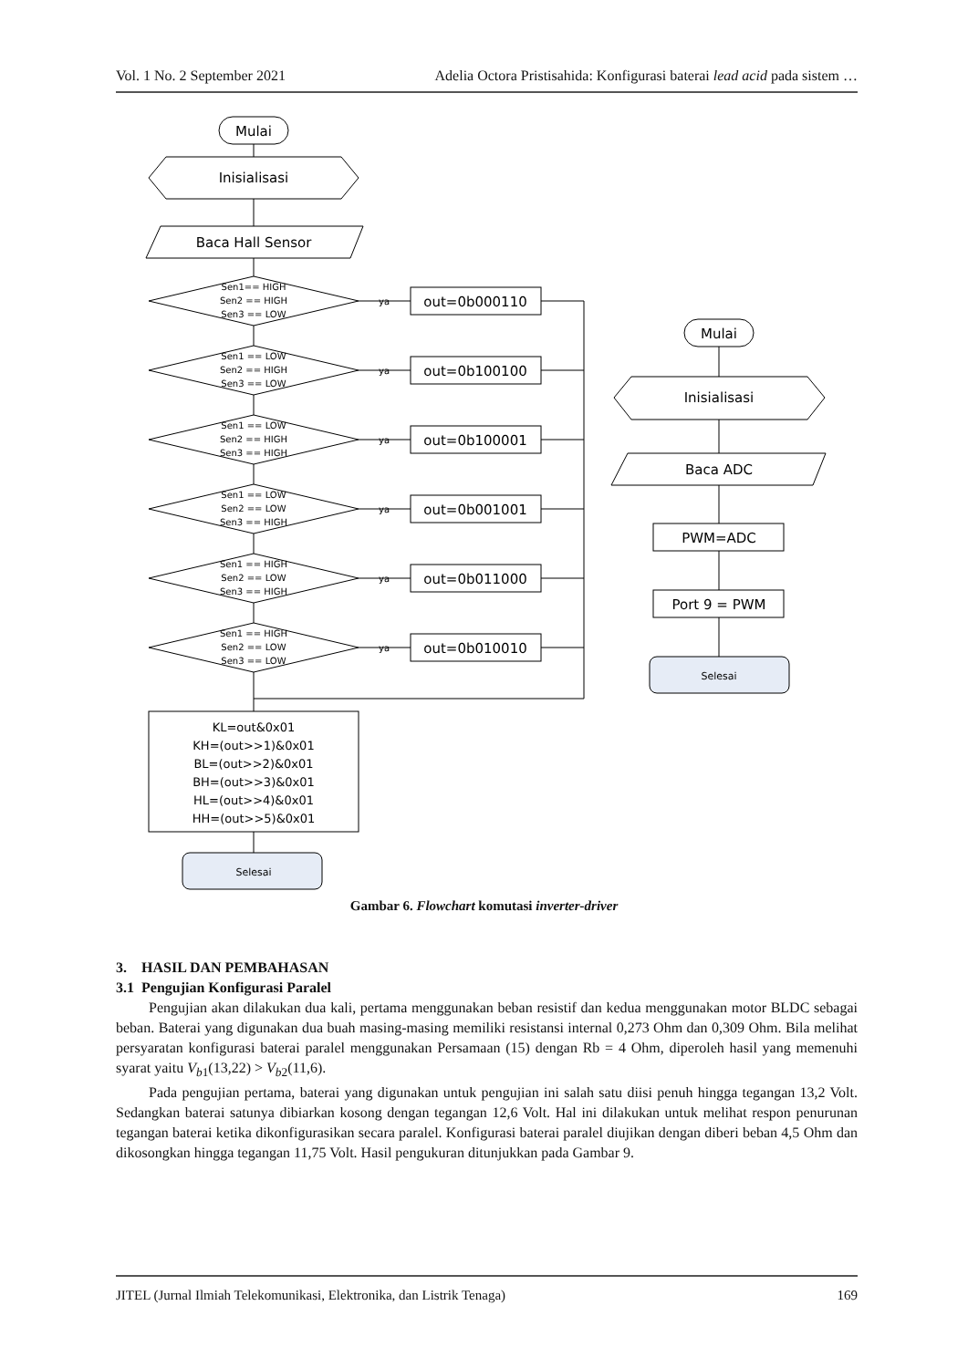Vol. 1 No. 2 September 2021 Adelia Octora Pristisahida: Konfigurasi baterai lead acid pada sistem …
Mulai
Inisialisasi
Baca Hall Sensor
Sen1== HIGH
Sen2 == HIGH
Sen3 == LOW
Sen1 == LOW
Sen2 == HIGH
Sen3 == LOW
Sen1 == LOW
Sen2 == HIGH
Sen3 == HIGH
Sen1 == LOW
Sen2 == LOW
Sen3 == HIGH
Sen1 == HIGH
Sen2 == LOW
Sen3 == HIGH
Sen1 == HIGH
Sen2 == LOW
Sen3 == LOW
ya
ya
ya
ya
ya
ya
out=0b000110
out=0b100100
out=0b100001
out=0b001001
out=0b011000
out=0b010010
KL=out&0x01
KH=(out>>1)&0x01
BL=(out>>2)&0x01
BH=(out>>3)&0x01
HL=(out>>4)&0x01
HH=(out>>5)&0x01
Selesai
Mulai
Inisialisasi
Baca ADC
PWM=ADC
Port 9 = PWM
Selesai
Gambar 6. Flowchart komutasi inverter-driver
3. HASIL DAN PEMBAHASAN
3.1 Pengujian Konfigurasi Paralel
Pengujian akan dilakukan dua kali, pertama menggunakan beban resistif dan kedua menggunakan motor BLDC sebagai beban. Baterai yang digunakan dua buah masing-masing memiliki resistansi internal 0,273 Ohm dan 0,309 Ohm. Bila melihat persyaratan konfigurasi baterai paralel menggunakan Persamaan (15) dengan Rb = 4 Ohm, diperoleh hasil yang memenuhi syarat yaitu V<sub>b1</sub>(13,22) > V<sub>b2</sub>(11,6).
Pada pengujian pertama, baterai yang digunakan untuk pengujian ini salah satu diisi penuh hingga tegangan 13,2 Volt. Sedangkan baterai satunya dibiarkan kosong dengan tegangan 12,6 Volt. Hal ini dilakukan untuk melihat respon penurunan tegangan baterai ketika dikonfigurasikan secara paralel. Konfigurasi baterai paralel diujikan dengan diberi beban 4,5 Ohm dan dikosongkan hingga tegangan 11,75 Volt. Hasil pengukuran ditunjukkan pada Gambar 9.
JITEL (Jurnal Ilmiah Telekomunikasi, Elektronika, dan Listrik Tenaga) 169